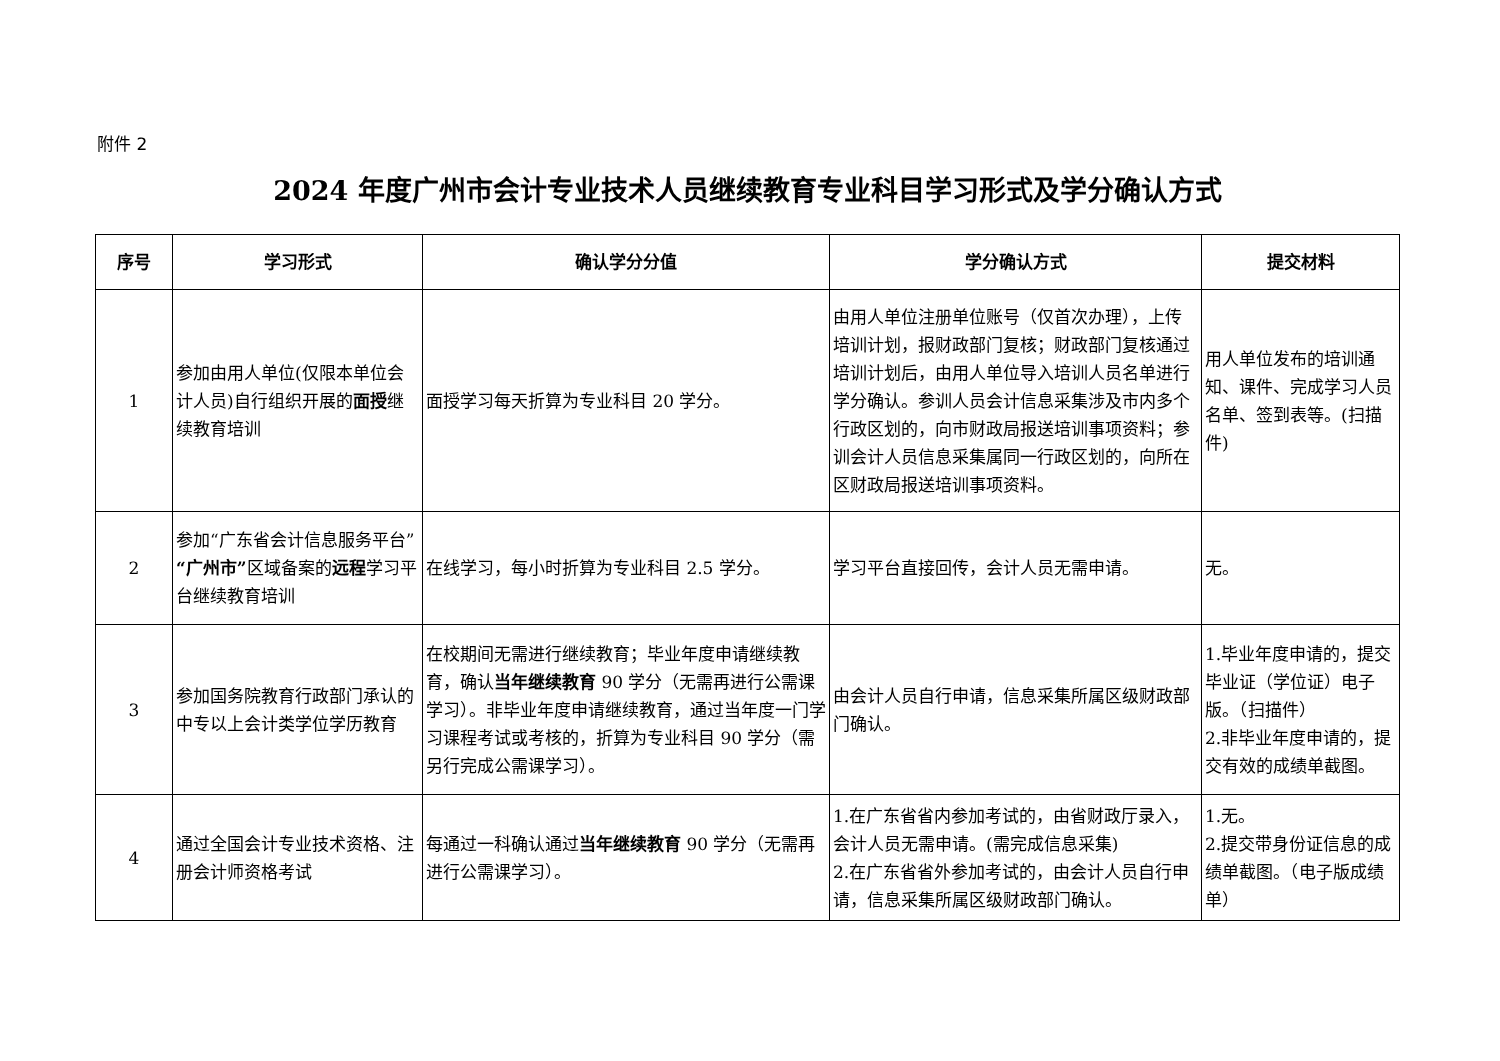附件 2
2024 年度广州市会计专业技术人员继续教育专业科目学习形式及学分确认方式
| 序号 | 学习形式 | 确认学分分值 | 学分确认方式 | 提交材料 |
| --- | --- | --- | --- | --- |
| 1 | 参加由用人单位(仅限本单位会计人员)自行组织开展的 面授 继续教育培训 | 面授学习每天折算为专业科目 20 学分。 | 由用人单位注册单位账号（仅首次办理），上传培训计划，报财政部门复核；财政部门复核通过培训计划后，由用人单位导入培训人员名单进行学分确认。参训人员会计信息采集涉及市内多个行政区划的，向市财政局报送培训事项资料；参训会计人员信息采集属同一行政区划的，向所在区财政局报送培训事项资料。 | 用人单位发布的培训通知、课件、完成学习人员名单、签到表等。(扫描件) |
| 2 | 参加“广东省会计信息服务平台” “广州市” 区域备案的 远程 学习平台继续教育培训 | 在线学习，每小时折算为专业科目 2.5 学分。 | 学习平台直接回传，会计人员无需申请。 | 无。 |
| 3 | 参加国务院教育行政部门承认的中专以上会计类学位学历教育 | 在校期间无需进行继续教育；毕业年度申请继续教育，确认 当年继续教育 90 学分（无需再进行公需课学习）。非毕业年度申请继续教育，通过当年度一门学习课程考试或考核的，折算为专业科目 90 学分（需另行完成公需课学习）。 | 由会计人员自行申请，信息采集所属区级财政部门确认。 | 1.毕业年度申请的，提交毕业证（学位证）电子版。（扫描件） 2.非毕业年度申请的，提交有效的成绩单截图。 |
| 4 | 通过全国会计专业技术资格、注册会计师资格考试 | 每通过一科确认通过 当年继续教育 90 学分（无需再进行公需课学习）。 | 1.在广东省省内参加考试的，由省财政厅录入，会计人员无需申请。(需完成信息采集) 2.在广东省省外参加考试的，由会计人员自行申请，信息采集所属区级财政部门确认。 | 1.无。 2.提交带身份证信息的成绩单截图。（电子版成绩单） |